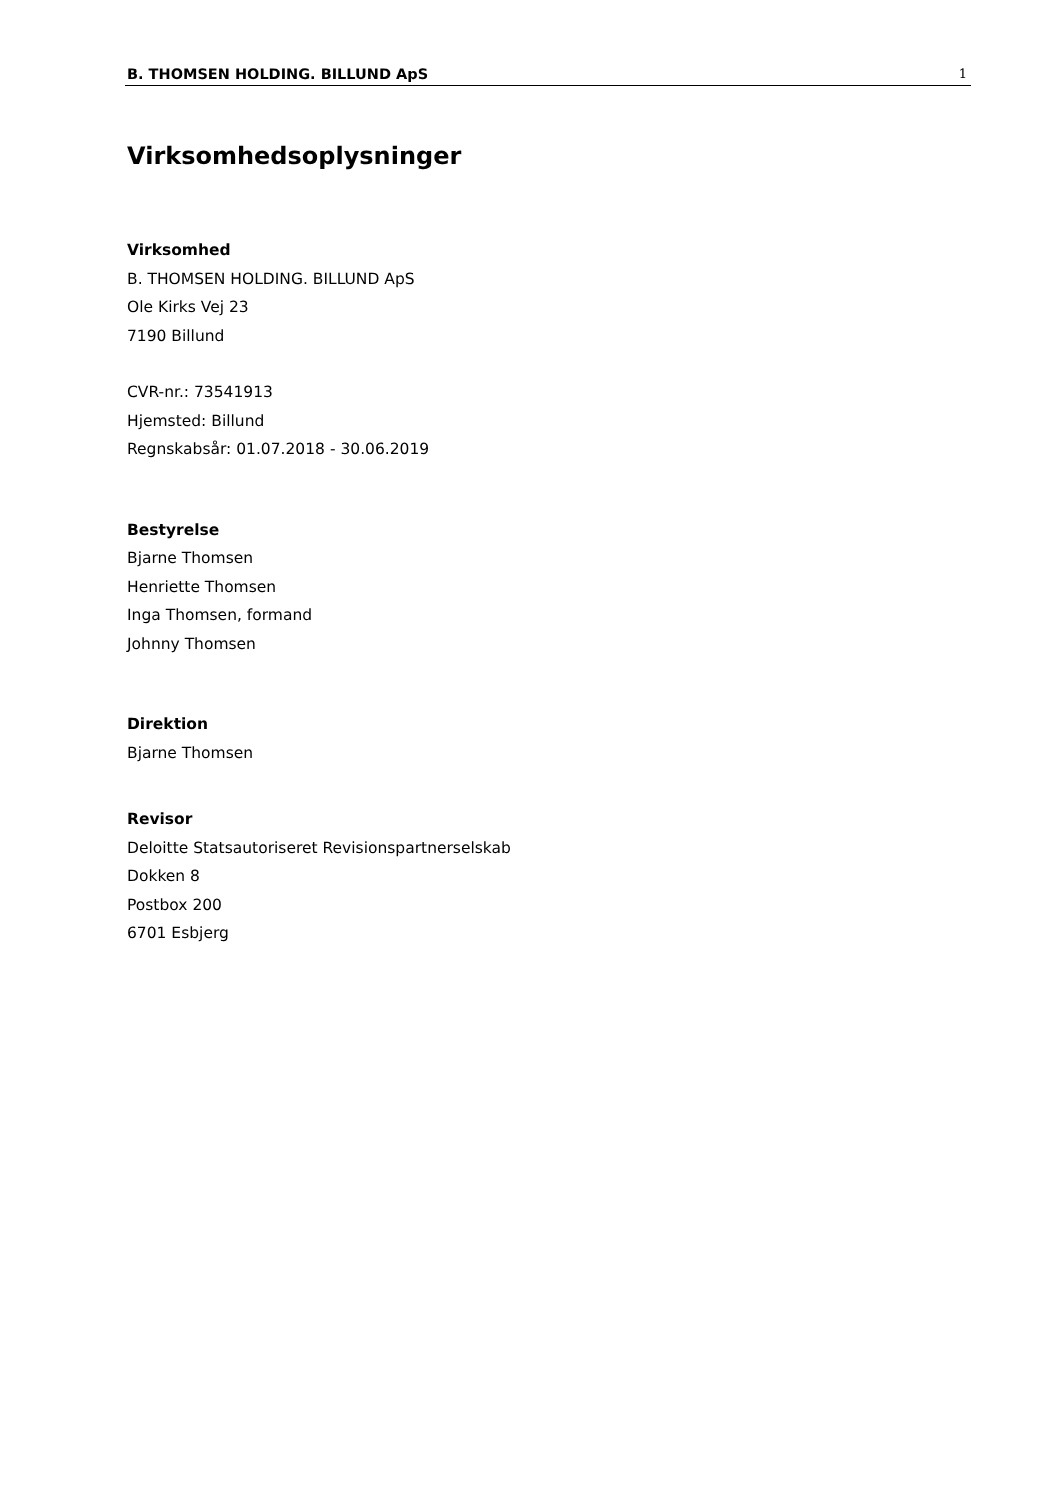B. THOMSEN HOLDING. BILLUND ApS 1
Virksomhedsoplysninger
Virksomhed
B. THOMSEN HOLDING. BILLUND ApS
Ole Kirks Vej 23
7190 Billund
CVR-nr.: 73541913
Hjemsted: Billund
Regnskabsår: 01.07.2018 - 30.06.2019
Bestyrelse
Bjarne Thomsen
Henriette Thomsen
Inga Thomsen, formand
Johnny Thomsen
Direktion
Bjarne Thomsen
Revisor
Deloitte Statsautoriseret Revisionspartnerselskab
Dokken 8
Postbox 200
6701 Esbjerg